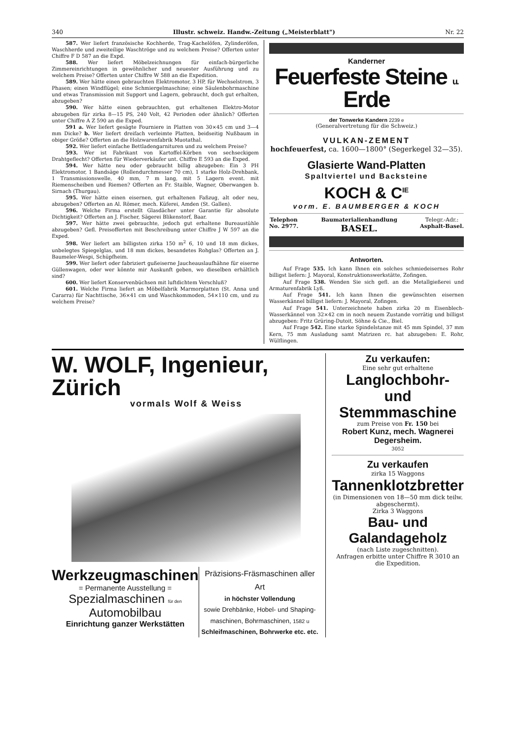340 Illustr. schweiz. Handw.-Zeitung („Meisterblatt") Nr. 22
587. Wer liefert französische Kochherde, Trag-Kachelöfen, Zylinderöfen, Waschherde und zweiteilige Waschtröge und zu welchem Preise? Offerten unter Chiffre F D 587 an die Expd.
588. Wer liefert Möbelzeichnungen für einfach-bürgerliche Zimmereinrichtungen in gewöhnlicher und neuester Ausführung und zu welchem Preise? Offerten unter Chiffre W 588 an die Expedition.
589. Wer hätte einen gebrauchten Elektromotor, 3 HP, für Wechselstrom, 3 Phasen; einen Windflügel; eine Schmiergelmaschine; eine Säulenbohrmaschine und etwas Transmission mit Support und Lagern, gebraucht, doch gut erhalten, abzugeben?
590. Wer hätte einen gebrauchten, gut erhaltenen Elektro-Motor abzugeben für zirka 8—15 PS, 240 Volt, 42 Perioden oder ähnlich? Offerten unter Chiffre A Z 590 an die Exped.
591 a. Wer liefert gesägte Fourniere in Platten von 30×45 cm und 3—4 mm Dicke? b. Wer liefert dreifach verleimte Platten, beidseitig Nußbaum in obiger Größe? Offerten an die Holzwarenfabrik Muotathal.
592. Wer liefert einfache Bettladengarnituren und zu welchem Preise?
593. Wer ist Fabrikant von Kartoffel-Körben von sechseckigem Drahtgeflecht? Offerten für Wiederverkäufer unt. Chiffre E 593 an die Exped.
594. Wer hätte neu oder gebraucht billig abzugeben: Ein 3 PH Elektromotor, 1 Bandsäge (Rollendurchmesser 70 cm), 1 starke Holz-Drehbank, 1 Transmissionswelle, 40 mm, 7 m lang, mit 5 Lagern event. mit Riemenscheiben und Riemen? Offerten an Fr. Staible, Wagner, Oberwangen b. Sirnach (Thurgau).
595. Wer hätte einen eisernen, gut erhaltenen Faßzug, alt oder neu, abzugeben? Offerten an Al. Römer, mech. Küferei, Amden (St. Gallen).
596. Welche Firma erstellt Glasdächer unter Garantie für absolute Dichtigkeit? Offerten an J. Fischer, Sägerei Blikenstorf, Baar.
597. Wer hätte zwei gebrauchte, jedoch gut erhaltene Bureaustühle abzugeben? Gefl. Preisofferten mit Beschreibung unter Chiffre J W 597 an die Exped.
598. Wer liefert am billigsten zirka 150 m<sup>2</sup> 6, 10 und 18 mm dickes, unbelegtes Spiegelglas, und 18 mm dickes, besandetes Rohglas? Offerten an J. Baumeler-Wespi, Schüpfheim.
599. Wer liefert oder fabriziert gußeiserne Jaucheauslaufhähne für eiserne Güllenwagen, oder wer könnte mir Auskunft geben, wo dieselben erhältlich sind?
600. Wer liefert Konservenbüchsen mit luftdichtem Verschluß?
601. Welche Firma liefert an Möbelfabrik Marmorplatten (St. Anna und Cararra) für Nachttische, 36×41 cm und Waschkommoden, 54×110 cm, und zu welchem Preise?
Kanderner
Feuerfeste Steine u. Erde
der Tonwerke Kandern 2239 e
(Generalvertretung für die Schweiz.)
VULKAN-ZEMENT
hochfeuerfest, ca. 1600—1800° (Segerkegel 32—35).
Glasierte Wand-Platten
Spaltviertel und Backsteine
KOCH & C<sup>IE</sup>
vorm. E. BAUMBERGER & KOCH
Telephon
No. 2977. Baumaterialienhandlung
BASEL. Telegr.-Adr.:
Asphalt-Basel.
Antworten.
Auf Frage 535. Ich kann Ihnen ein solches schmiedeisernes Rohr billigst liefern: J. Mayoral, Konstruktionswerkstätte, Zofingen.
Auf Frage 538. Wenden Sie sich gefl. an die Metallgießerei und Armaturenfabrik Lyß.
Auf Frage 541. Ich kann Ihnen die gewünschten eisernen Wasserkännel billigst liefern: J. Mayoral, Zofingen.
Auf Frage 541. Unterzeichnete haben zirka 20 m Eisenblech-Wasserkännel von 32×42 cm in noch neuem Zustande vorrätig und billigst abzugeben: Fritz Grüring-Dutoit, Söhne & Cie., Biel.
Auf Frage 542. Eine starke Spindelstanze mit 45 mm Spindel, 37 mm Kern, 75 mm Ausladung samt Matrizen rc. hat abzugeben: E. Rohr, Wülflingen.
W. WOLF, Ingenieur, Zürich
vormals Wolf & Weiss
Werkzeugmaschinen
= Permanente Ausstellung =
Spezialmaschinen für den Automobilbau
Einrichtung ganzer Werkstätten
Präzisions-Fräsmaschinen aller Art
in höchster Vollendung
sowie Drehbänke, Hobel- und Shaping-maschinen, Bohrmaschinen, 1582 u
Schleifmaschinen, Bohrwerke etc. etc.
Zu verkaufen:
Eine sehr gut erhaltene
Langlochbohr- und Stemmmaschine
zum Preise von Fr. 150 bei
Robert Kunz, mech. Wagnerei Degersheim.
3052
Zu verkaufen
zirka 15 Waggons
Tannenklotzbretter
(in Dimensionen von 18—50 mm dick teilw. abgeschermt).
Zirka 3 Waggons
Bau- und Galandageholz
(nach Liste zugeschnitten).
Anfragen erbitte unter Chiffre R 3010 an die Expedition.